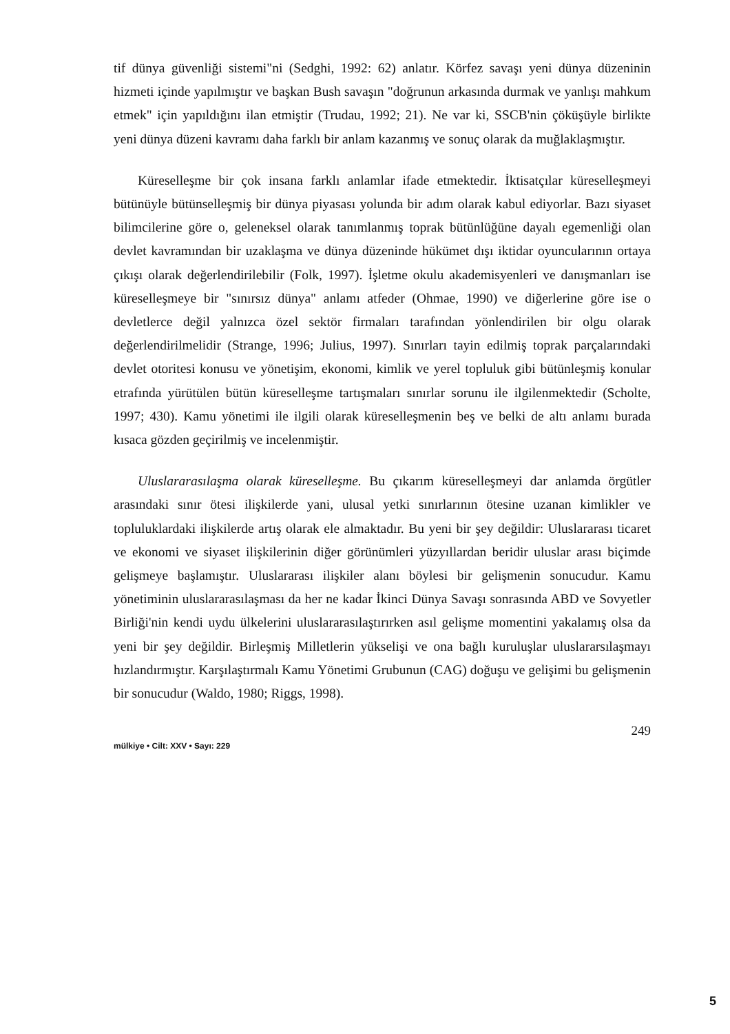tif dünya güvenliği sistemi"ni (Sedghi, 1992: 62) anlatır. Körfez savaşı yeni dünya düzeninin hizmeti içinde yapılmıştır ve başkan Bush savaşın "doğrunun arkasında durmak ve yanlışı mahkum etmek" için yapıldığını ilan etmiştir (Trudau, 1992; 21). Ne var ki, SSCB'nin çöküşüyle birlikte yeni dünya düzeni kavramı daha farklı bir anlam kazanmış ve sonuç olarak da muğlaklaşmıştır.
Küreselleşme bir çok insana farklı anlamlar ifade etmektedir. İktisatçılar küreselleşmeyi bütünüyle bütünselleşmiş bir dünya piyasası yolunda bir adım olarak kabul ediyorlar. Bazı siyaset bilimcilerine göre o, geleneksel olarak tanımlanmış toprak bütünlüğüne dayalı egemenliği olan devlet kavramından bir uzaklaşma ve dünya düzeninde hükümet dışı iktidar oyuncularının ortaya çıkışı olarak değerlendirilebilir (Folk, 1997). İşletme okulu akademisyenleri ve danışmanları ise küreselleşmeye bir "sınırsız dünya" anlamı atfeder (Ohmae, 1990) ve diğerlerine göre ise o devletlerce değil yalnızca özel sektör firmaları tarafından yönlendirilen bir olgu olarak değerlendirilmelidir (Strange, 1996; Julius, 1997). Sınırları tayin edilmiş toprak parçalarındaki devlet otoritesi konusu ve yönetişim, ekonomi, kimlik ve yerel topluluk gibi bütünleşmiş konular etrafında yürütülen bütün küreselleşme tartışmaları sınırlar sorunu ile ilgilenmektedir (Scholte, 1997; 430). Kamu yönetimi ile ilgili olarak küreselleşmenin beş ve belki de altı anlamı burada kısaca gözden geçirilmiş ve incelenmiştir.
Uluslararasılaşma olarak küreselleşme. Bu çıkarım küreselleşmeyi dar anlamda örgütler arasındaki sınır ötesi ilişkilerde yani, ulusal yetki sınırlarının ötesine uzanan kimlikler ve topluluklardaki ilişkilerde artış olarak ele almaktadır. Bu yeni bir şey değildir: Uluslararası ticaret ve ekonomi ve siyaset ilişkilerinin diğer görünümleri yüzyıllardan beridir uluslar arası biçimde gelişmeye başlamıştır. Uluslararası ilişkiler alanı böylesi bir gelişmenin sonucudur. Kamu yönetiminin uluslararasılaşması da her ne kadar İkinci Dünya Savaşı sonrasında ABD ve Sovyetler Birliği'nin kendi uydu ülkelerini uluslararasılaştırırken asıl gelişme momentini yakalamış olsa da yeni bir şey değildir. Birleşmiş Milletlerin yükselişi ve ona bağlı kuruluşlar uluslararsılaşmayı hızlandırmıştır. Karşılaştırmalı Kamu Yönetimi Grubunun (CAG) doğuşu ve gelişimi bu gelişmenin bir sonucudur (Waldo, 1980; Riggs, 1998).
mülkiye • Cilt: XXV • Sayı: 229 249
5